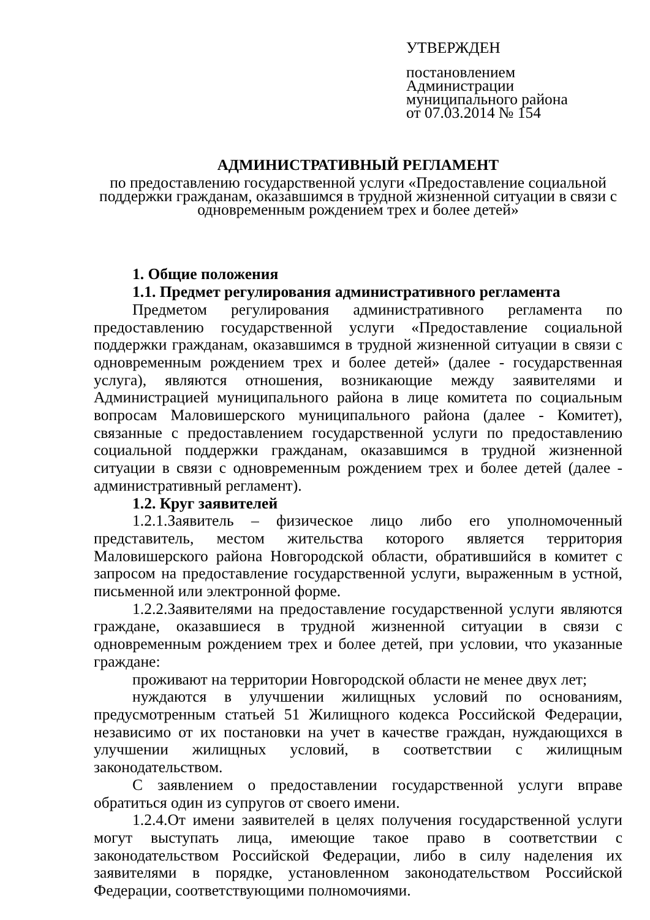УТВЕРЖДЕН
постановлением Администрации
муниципального района
от 07.03.2014 № 154
АДМИНИСТРАТИВНЫЙ РЕГЛАМЕНТ
по предоставлению государственной услуги «Предоставление социальной
поддержки гражданам, оказавшимся в трудной жизненной ситуации в связи с
одновременным рождением трех и более детей»
1. Общие положения
1.1. Предмет регулирования административного регламента
Предметом регулирования административного регламента по предоставлению государственной услуги «Предоставление социальной поддержки гражданам, оказавшимся в трудной жизненной ситуации в связи с одновременным рождением трех и более детей» (далее - государственная услуга), являются отношения, возникающие между заявителями и Администрацией муниципального района в лице комитета по социальным вопросам Маловишерского муниципального района (далее - Комитет), связанные с предоставлением государственной услуги по предоставлению социальной поддержки гражданам, оказавшимся в трудной жизненной ситуации в связи с одновременным рождением трех и более детей (далее - административный регламент).
1.2. Круг заявителей
1.2.1.Заявитель – физическое лицо либо его уполномоченный представитель, местом жительства которого является территория Маловишерского района Новгородской области, обратившийся в комитет с запросом на предоставление государственной услуги, выраженным в устной, письменной или электронной форме.
1.2.2.Заявителями на предоставление государственной услуги являются граждане, оказавшиеся в трудной жизненной ситуации в связи с одновременным рождением трех и более детей, при условии, что указанные граждане:
проживают на территории Новгородской области не менее двух лет;
нуждаются в улучшении жилищных условий по основаниям, предусмотренным статьей 51 Жилищного кодекса Российской Федерации, независимо от их постановки на учет в качестве граждан, нуждающихся в улучшении жилищных условий, в соответствии с жилищным законодательством.
С заявлением о предоставлении государственной услуги вправе обратиться один из супругов от своего имени.
1.2.4.От имени заявителей в целях получения государственной услуги могут выступать лица, имеющие такое право в соответствии с законодательством Российской Федерации, либо в силу наделения их заявителями в порядке, установленном законодательством Российской Федерации, соответствующими полномочиями.